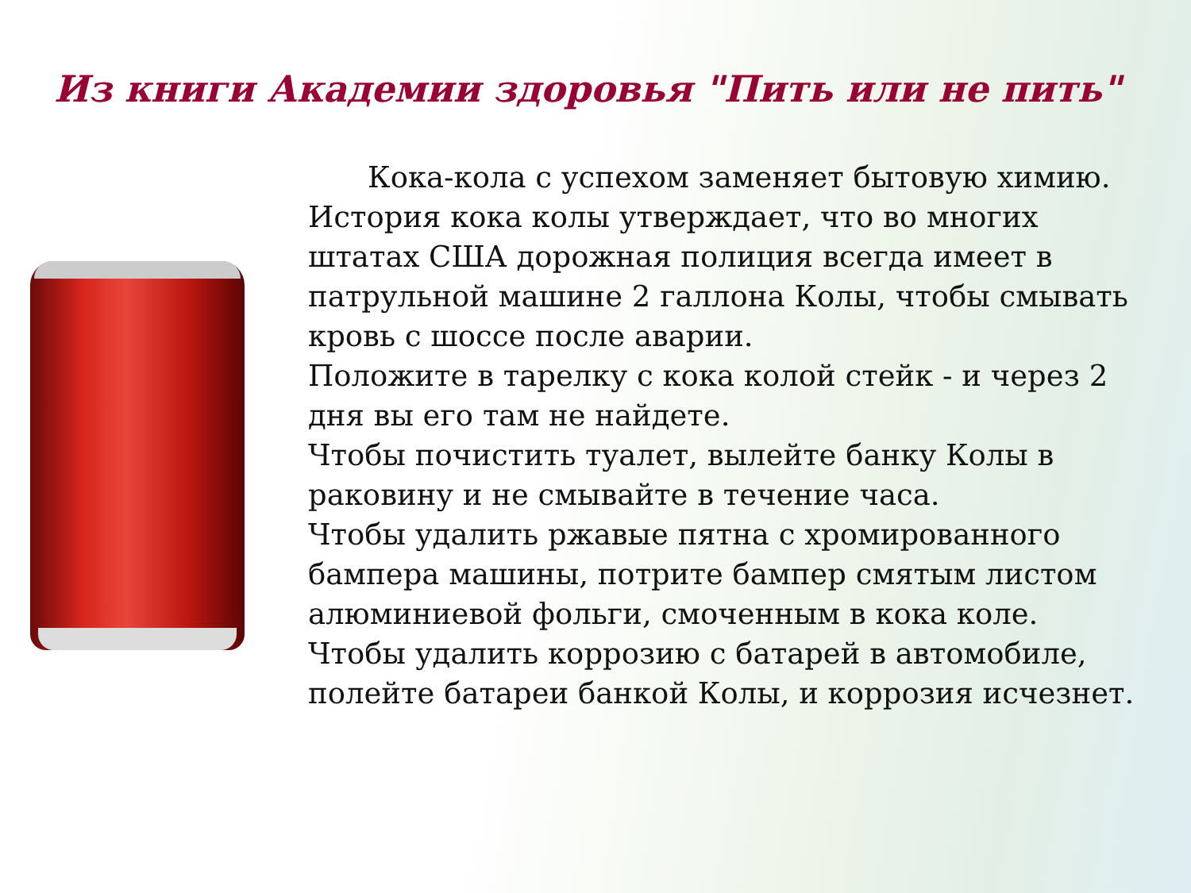Из книги Академии здоровья "Пить или не пить"
Кока-кола с успехом заменяет бытовую химию.
История кока колы утверждает, что во многих штатах США дорожная полиция всегда имеет в патрульной машине 2 галлона Колы, чтобы смывать кровь с шоссе после аварии.
Положите в тарелку с кока колой стейк - и через 2 дня вы его там не найдете.
Чтобы почистить туалет, вылейте банку Колы в раковину и не смывайте в течение часа.
Чтобы удалить ржавые пятна с хромированного бампера машины, потрите бампер смятым листом алюминиевой фольги, смоченным в кока коле.
Чтобы удалить коррозию с батарей в автомобиле, полейте батареи банкой Колы, и коррозия исчезнет.